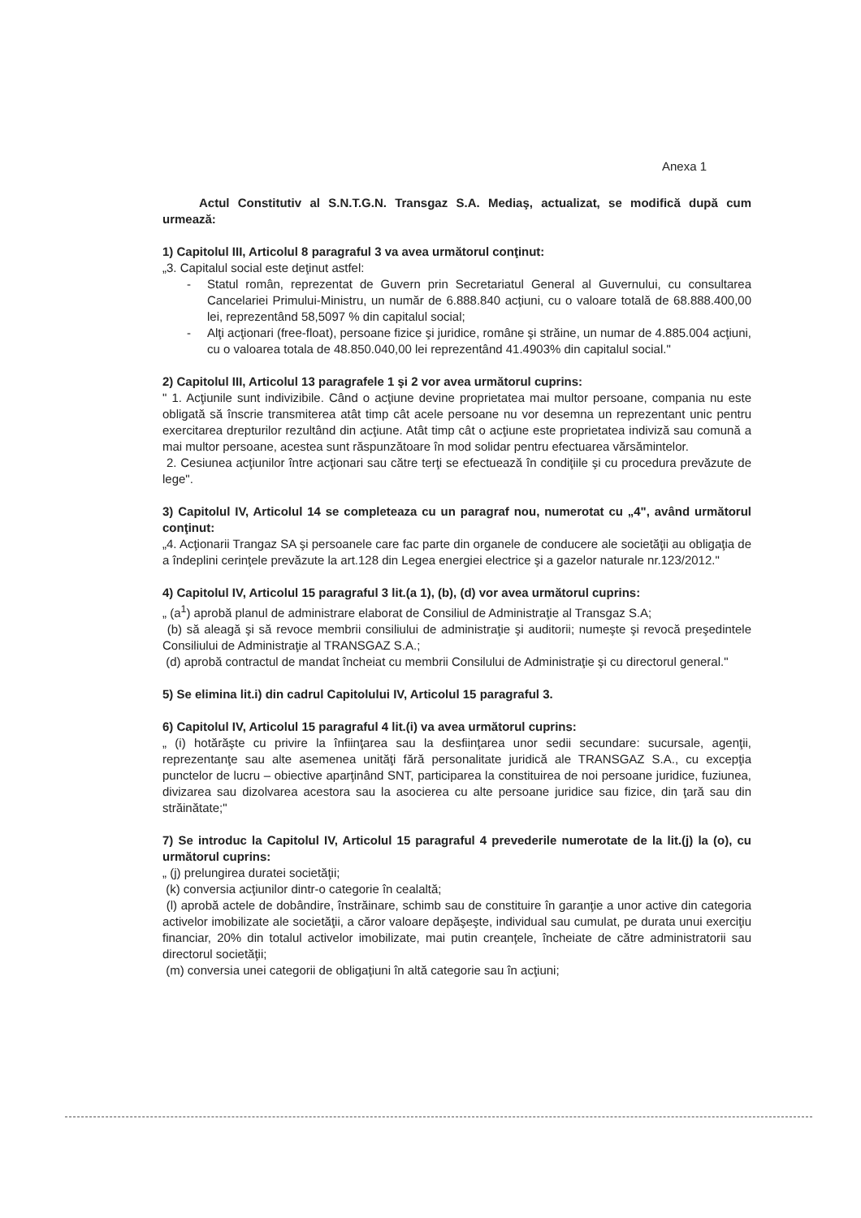Anexa 1
Actul Constitutiv al S.N.T.G.N. Transgaz S.A. Mediaş, actualizat, se modifică după cum urmează:
1) Capitolul III, Articolul 8 paragraful 3 va avea următorul conţinut:
„3. Capitalul social este deţinut astfel:
- Statul român, reprezentat de Guvern prin Secretariatul General al Guvernului, cu consultarea Cancelariei Primului-Ministru, un număr de 6.888.840 acţiuni, cu o valoare totală de 68.888.400,00 lei, reprezentând 58,5097 % din capitalul social;
- Alţi acţionari (free-float), persoane fizice şi juridice, române şi străine, un numar de 4.885.004 acţiuni, cu o valoarea totala de 48.850.040,00 lei reprezentând 41.4903% din capitalul social."
2) Capitolul III, Articolul 13 paragrafele 1 şi 2 vor avea următorul cuprins:
" 1. Acţiunile sunt indivizibile. Când o acţiune devine proprietatea mai multor persoane, compania nu este obligată să înscrie transmiterea atât timp cât acele persoane nu vor desemna un reprezentant unic pentru exercitarea drepturilor rezultând din acţiune. Atât timp cât o acţiune este proprietatea indiviză sau comună a mai multor persoane, acestea sunt răspunzătoare în mod solidar pentru efectuarea vărsămintelor.
2. Cesiunea acţiunilor între acţionari sau către terţi se efectuează în condiţiile şi cu procedura prevăzute de lege".
3) Capitolul IV, Articolul 14 se completeaza cu un paragraf nou, numerotat cu „4", având următorul conţinut:
„4. Acţionarii Trangaz SA şi persoanele care fac parte din organele de conducere ale societăţii au obligaţia de a îndeplini cerinţele prevăzute la art.128 din Legea energiei electrice şi a gazelor naturale nr.123/2012."
4) Capitolul IV, Articolul 15 paragraful 3 lit.(a 1), (b), (d) vor avea următorul cuprins:
„ (a<sup>1</sup>) aprobă planul de administrare elaborat de Consiliul de Administraţie al Transgaz S.A;
(b) să aleagă şi să revoce membrii consiliului de administraţie şi auditorii; numeşte şi revocă preşedintele Consiliului de Administraţie al TRANSGAZ S.A.;
(d) aprobă contractul de mandat încheiat cu membrii Consilului de Administraţie şi cu directorul general."
5) Se elimina lit.i) din cadrul Capitolului IV, Articolul 15 paragraful 3.
6) Capitolul IV, Articolul 15 paragraful 4 lit.(i) va avea următorul cuprins:
„ (i) hotărăşte cu privire la înfiinţarea sau la desfiinţarea unor sedii secundare: sucursale, agenţii, reprezentanţe sau alte asemenea unităţi fără personalitate juridică ale TRANSGAZ S.A., cu excepţia punctelor de lucru – obiective aparţinând SNT, participarea la constituirea de noi persoane juridice, fuziunea, divizarea sau dizolvarea acestora sau la asocierea cu alte persoane juridice sau fizice, din ţară sau din străinătate;"
7) Se introduc la Capitolul IV, Articolul 15 paragraful 4 prevederile numerotate de la lit.(j) la (o), cu următorul cuprins:
„ (j) prelungirea duratei societăţii;
(k) conversia acţiunilor dintr-o categorie în cealaltă;
(l) aprobă actele de dobândire, înstrăinare, schimb sau de constituire în garanţie a unor active din categoria activelor imobilizate ale societăţii, a căror valoare depăşeşte, individual sau cumulat, pe durata unui exerciţiu financiar, 20% din totalul activelor imobilizate, mai putin creanţele, încheiate de către administratorii sau directorul societăţii;
(m) conversia unei categorii de obligaţiuni în altă categorie sau în acţiuni;